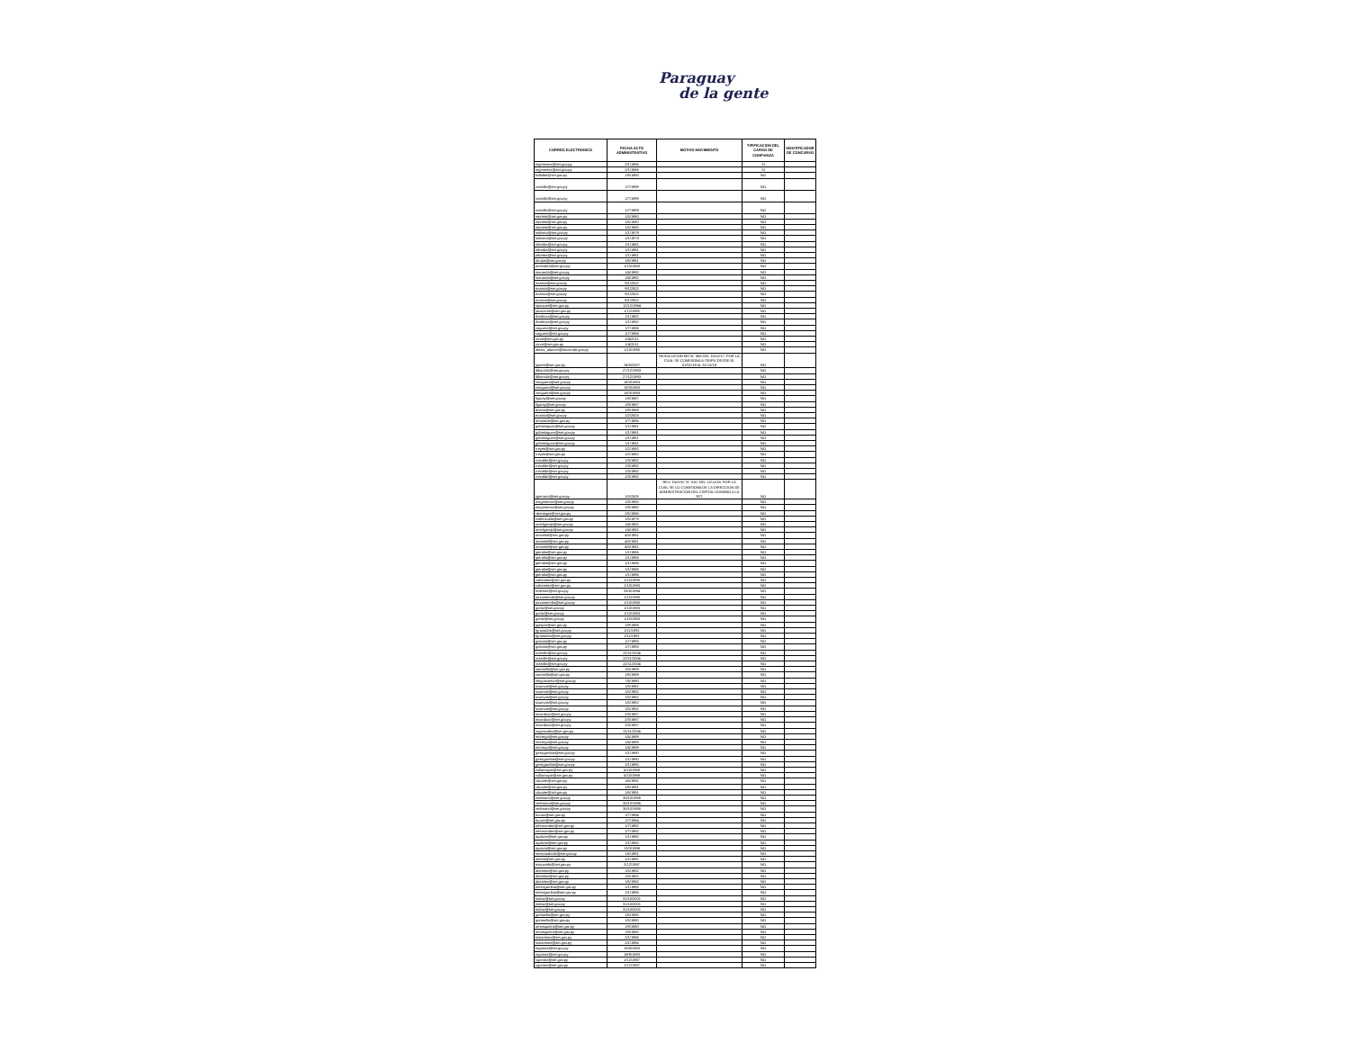Paraguay
de la gente
| CORREO ELECTRONICO | FECHA ACTO ADMINISTRATIVO | MOTIVO MOVIMIENTO | TIPIFICACION DEL CARGO DE CONFIANZA | IDENTIFICADOR DE CONCURSO |
| --- | --- | --- | --- | --- |
| mgimenez@set.gov.py | 2/1/1986 | | SI | |
| mgimenez@set.gov.py | 2/1/1986 | | SI | |
| fvillalba@set.gov.py | 1/8/1980 | | NO | |
| rcastillo@set.gov.py | 1/7/1999 | | NO | |
| rcastillo@set.gov.py | 1/7/1999 | | NO | |
| rcastillo@set.gov.py | 1/7/1999 | | NO | |
| mprieto@set.gov.py | 1/5/1980 | | NO | |
| mprieto@set.gov.py | 1/5/1980 | | NO | |
| mprieto@set.gov.py | 1/5/1980 | | NO | |
| osilvera@set.gov.py | 1/1/1979 | | NO | |
| osilvera@set.gov.py | 1/1/1979 | | NO | |
| mbarba@set.gov.py | 1/1/1981 | | NO | |
| mbarba@set.gov.py | 1/1/1981 | | NO | |
| mbarba@set.gov.py | 1/1/1981 | | NO | |
| olrojas@set.gov.py | 1/6/1981 | | NO | |
| omendez@set.gov.py | 1/10/1983 | | NO | |
| maranda@set.gov.py | 1/4/1992 | | NO | |
| maranda@set.gov.py | 1/4/1992 | | NO | |
| ecassa@set.gov.py | 9/1/2002 | | NO | |
| ecassa@set.gov.py | 9/1/2002 | | NO | |
| ecassa@set.gov.py | 9/1/2002 | | NO | |
| ecassa@set.gov.py | 9/1/2002 | | NO | |
| njacquet@set.gov.py | 12/12/1984 | | NO | |
| jacaceres@set.gov.py | 1/12/1992 | | NO | |
| rbarboza@set.gov.py | 1/1/1982 | | NO | |
| rbarboza@set.gov.py | 1/1/1982 | | NO | |
| caguero@set.gov.py | 1/7/1986 | | NO | |
| caguero@set.gov.py | 1/7/1986 | | NO | |
| rarce@set.gov.py | 1/4/2011 | | NO | |
| rarce@set.gov.py | 1/4/2011 | | NO | |
| alexia_alarcon@hacienda.gov.py | 1/10/1990 | | NO | |
| lgaete@set.gov.py | 24/5/2007 | RESOLUCION MH N° 368 DEL 18/12/17, POR LA CUAL SE COMISIONA A ITAIPU DESDE EL 01/01/18 AL 31/12/18 | NO | |
| dibarrola@set.gov.py | 27/12/1993 | | NO | |
| dibarrola@set.gov.py | 27/12/1993 | | NO | |
| znoguera@set.gov.py | 18/3/1983 | | NO | |
| znoguera@set.gov.py | 18/3/1983 | | NO | |
| znoguera@set.gov.py | 18/3/1983 | | NO | |
| ligaray@set.gov.py | 1/8/1987 | | NO | |
| ligaray@set.gov.py | 1/8/1987 | | NO | |
| dcano@set.gov.py | 1/9/1988 | | NO | |
| ecassa@set.gov.py | 1/2/2003 | | NO | |
| ohannich@set.gov.py | 1/7/1986 | | NO | |
| gdominguez@set.gov.py | 1/1/1981 | | NO | |
| gdominguez@set.gov.py | 1/1/1981 | | NO | |
| gdominguez@set.gov.py | 1/1/1981 | | NO | |
| gdominguez@set.gov.py | 1/1/1981 | | NO | |
| rreyes@set.gov.py | 1/2/1982 | | NO | |
| rreyes@set.gov.py | 1/2/1982 | | NO | |
| rrecalde@set.gov.py | 1/3/1992 | | NO | |
| rrecalde@set.gov.py | 1/3/1992 | | NO | |
| rrecalde@set.gov.py | 1/3/1992 | | NO | |
| rrecalde@set.gov.py | 1/3/1992 | | NO | |
| lgamarra@set.gov.py | 1/5/2005 | RES. DACHC N° 310, DEL 12/11/18, POR LA CUAL SE LO COMISIONA DE LA DIRECCION DE ADMINISTRACION DEL CAPITAL HUMANO A LA SET. | NO | |
| magimenez@set.gov.py | 1/8/1980 | | NO | |
| magimenez@set.gov.py | 1/8/1980 | | NO | |
| vbenegas@set.gov.py | 2/6/1986 | | NO | |
| ivalenzuela@set.gov.py | 1/5/1979 | | NO | |
| nmelgarejo@set.gov.py | 1/4/1982 | | NO | |
| nmelgarejo@set.gov.py | 1/4/1982 | | NO | |
| omontiel@set.gov.py | 4/3/1981 | | NO | |
| omontiel@set.gov.py | 4/3/1981 | | NO | |
| omontiel@set.gov.py | 4/3/1981 | | NO | |
| jperalta@set.gov.py | 1/1/1986 | | NO | |
| jperalta@set.gov.py | 1/1/1986 | | NO | |
| jperalta@set.gov.py | 1/1/1986 | | NO | |
| jperalta@set.gov.py | 1/1/1986 | | NO | |
| jperalta@set.gov.py | 1/1/1986 | | NO | |
| cabenitez@set.gov.py | 1/10/1990 | | NO | |
| cabenitez@set.gov.py | 1/10/1990 | | NO | |
| retienne@set.gov.py | 25/5/1994 | | NO | |
| jarzamendia@set.gov.py | 1/10/1990 | | NO | |
| jarzamendia@set.gov.py | 1/10/1990 | | NO | |
| gortiz@set.gov.py | 1/10/1983 | | NO | |
| gortiz@set.gov.py | 1/10/1983 | | NO | |
| gortiz@set.gov.py | 1/10/1983 | | NO | |
| jgaspar@set.gov.py | 1/9/1988 | | NO | |
| fgranados@set.gov.py | 1/11/1991 | | NO | |
| fgranados@set.gov.py | 1/11/1991 | | NO | |
| gosorio@set.gov.py | 1/7/1993 | | NO | |
| gosorio@set.gov.py | 1/7/1993 | | NO | |
| rcastillo@set.gov.py | 22/11/2004 | | NO | |
| rcastillo@set.gov.py | 22/11/2004 | | NO | |
| rcastillo@set.gov.py | 22/11/2004 | | NO | |
| samarilla@set.gov.py | 1/6/1989 | | NO | |
| samarilla@set.gov.py | 1/6/1989 | | NO | |
| nleguizamon@set.gov.py | 7/6/1990 | | NO | |
| scuevas@set.gov.py | 1/5/1982 | | NO | |
| scuevas@set.gov.py | 1/5/1982 | | NO | |
| scuevas@set.gov.py | 1/5/1982 | | NO | |
| scuevas@set.gov.py | 1/5/1982 | | NO | |
| scuevas@set.gov.py | 1/5/1982 | | NO | |
| mcardozo@set.gov.py | 2/3/1987 | | NO | |
| mcardozo@set.gov.py | 2/3/1987 | | NO | |
| mcardozo@set.gov.py | 2/3/1987 | | NO | |
| zugonzalez@set.gov.py | 22/11/2004 | | NO | |
| mortega@set.gov.py | 1/4/1988 | | NO | |
| mortega@set.gov.py | 1/4/1988 | | NO | |
| mortega@set.gov.py | 1/4/1988 | | NO | |
| gestigarribia@set.gov.py | 1/1/1990 | | NO | |
| gestigarribia@set.gov.py | 1/1/1990 | | NO | |
| gestigarribia@set.gov.py | 1/1/1990 | | NO | |
| rvillamayor@set.gov.py | 5/10/1988 | | NO | |
| rvillamayor@set.gov.py | 5/10/1988 | | NO | |
| cduarte@set.gov.py | 1/6/1991 | | NO | |
| cduarte@set.gov.py | 1/6/1991 | | NO | |
| cduarte@set.gov.py | 1/6/1991 | | NO | |
| rsebriano@set.gov.py | 30/10/1995 | | NO | |
| rsebriano@set.gov.py | 30/10/1995 | | NO | |
| rsebriano@set.gov.py | 30/10/1995 | | NO | |
| huruiz@set.gov.py | 1/7/1984 | | NO | |
| huruiz@set.gov.py | 1/7/1984 | | NO | |
| mfernandez@set.gov.py | 1/7/1992 | | NO | |
| mfernandez@set.gov.py | 1/7/1992 | | NO | |
| agalvan@set.gov.py | 1/1/1980 | | NO | |
| agalvan@set.gov.py | 1/1/1980 | | NO | |
| agarcia@set.gov.py | 13/3/1998 | | NO | |
| mescandriolo@set.gov.py | 1/6/1991 | | NO | |
| atesta@set.gov.py | 1/1/1991 | | NO | |
| esaucedo@set.gov.py | 2/12/1997 | | NO | |
| abenitez@set.gov.py | 1/5/1982 | | NO | |
| abenitez@set.gov.py | 1/5/1982 | | NO | |
| abenitez@set.gov.py | 1/5/1982 | | NO | |
| mestigarribia@set.gov.py | 1/1/1985 | | NO | |
| mestigarribia@set.gov.py | 1/1/1985 | | NO | |
| mdiaz@set.gov.py | 31/10/2001 | | NO | |
| mdiaz@set.gov.py | 31/10/2001 | | NO | |
| mdiaz@set.gov.py | 31/10/2001 | | NO | |
| gamarilla@set.gov.py | 1/5/1980 | | NO | |
| gamarilla@set.gov.py | 1/5/1980 | | NO | |
| amosqueira@set.gov.py | 1/9/1980 | | NO | |
| amosqueira@set.gov.py | 1/9/1980 | | NO | |
| simartinez@set.gov.py | 2/1/1986 | | NO | |
| simartinez@set.gov.py | 2/1/1986 | | NO | |
| mgaona@set.gov.py | 19/8/1983 | | NO | |
| mgaona@set.gov.py | 19/8/1983 | | NO | |
| vgomez@set.gov.py | 1/12/1987 | | NO | |
| vgomez@set.gov.py | 1/12/1987 | | NO | |